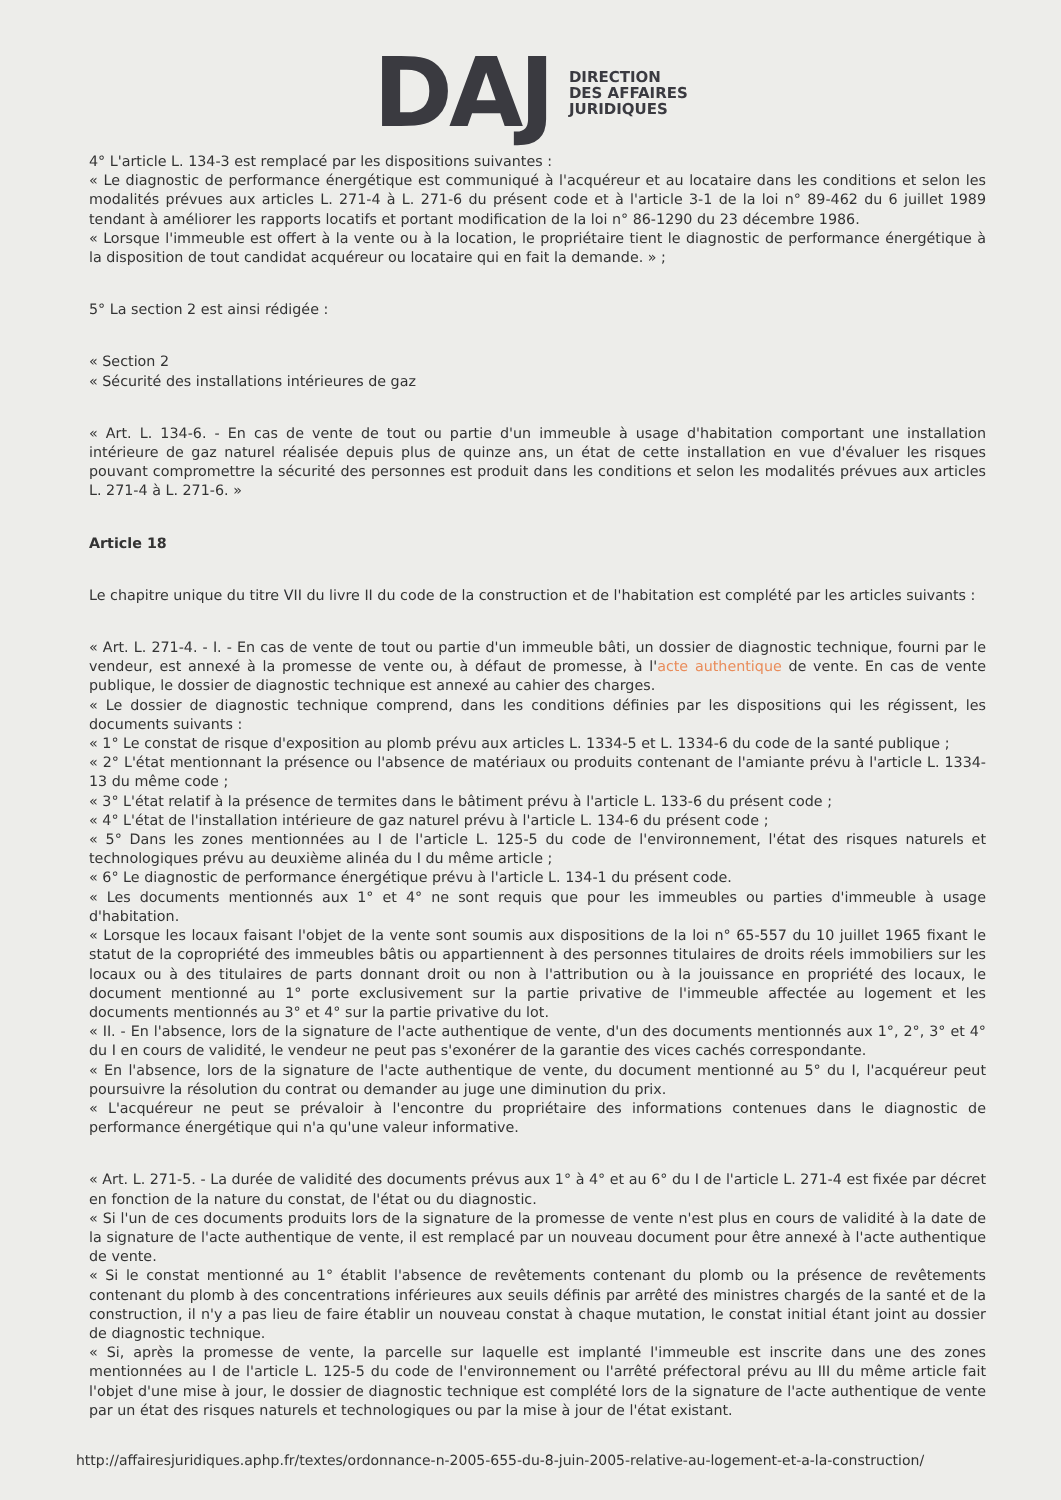DAJ
DIRECTION
DES AFFAIRES
JURIDIQUES
4° L'article L. 134-3 est remplacé par les dispositions suivantes :
« Le diagnostic de performance énergétique est communiqué à l'acquéreur et au locataire dans les conditions et selon les modalités prévues aux articles L. 271-4 à L. 271-6 du présent code et à l'article 3-1 de la loi n° 89-462 du 6 juillet 1989 tendant à améliorer les rapports locatifs et portant modification de la loi n° 86-1290 du 23 décembre 1986.
« Lorsque l'immeuble est offert à la vente ou à la location, le propriétaire tient le diagnostic de performance énergétique à la disposition de tout candidat acquéreur ou locataire qui en fait la demande. » ;
5° La section 2 est ainsi rédigée :
« Section 2
« Sécurité des installations intérieures de gaz
« Art. L. 134-6. - En cas de vente de tout ou partie d'un immeuble à usage d'habitation comportant une installation intérieure de gaz naturel réalisée depuis plus de quinze ans, un état de cette installation en vue d'évaluer les risques pouvant compromettre la sécurité des personnes est produit dans les conditions et selon les modalités prévues aux articles L. 271-4 à L. 271-6. »
Article 18
Le chapitre unique du titre VII du livre II du code de la construction et de l'habitation est complété par les articles suivants :
« Art. L. 271-4. - I. - En cas de vente de tout ou partie d'un immeuble bâti, un dossier de diagnostic technique, fourni par le vendeur, est annexé à la promesse de vente ou, à défaut de promesse, à l'acte authentique de vente. En cas de vente publique, le dossier de diagnostic technique est annexé au cahier des charges.
« Le dossier de diagnostic technique comprend, dans les conditions définies par les dispositions qui les régissent, les documents suivants :
« 1° Le constat de risque d'exposition au plomb prévu aux articles L. 1334-5 et L. 1334-6 du code de la santé publique ;
« 2° L'état mentionnant la présence ou l'absence de matériaux ou produits contenant de l'amiante prévu à l'article L. 1334-13 du même code ;
« 3° L'état relatif à la présence de termites dans le bâtiment prévu à l'article L. 133-6 du présent code ;
« 4° L'état de l'installation intérieure de gaz naturel prévu à l'article L. 134-6 du présent code ;
« 5° Dans les zones mentionnées au I de l'article L. 125-5 du code de l'environnement, l'état des risques naturels et technologiques prévu au deuxième alinéa du I du même article ;
« 6° Le diagnostic de performance énergétique prévu à l'article L. 134-1 du présent code.
« Les documents mentionnés aux 1° et 4° ne sont requis que pour les immeubles ou parties d'immeuble à usage d'habitation.
« Lorsque les locaux faisant l'objet de la vente sont soumis aux dispositions de la loi n° 65-557 du 10 juillet 1965 fixant le statut de la copropriété des immeubles bâtis ou appartiennent à des personnes titulaires de droits réels immobiliers sur les locaux ou à des titulaires de parts donnant droit ou non à l'attribution ou à la jouissance en propriété des locaux, le document mentionné au 1° porte exclusivement sur la partie privative de l'immeuble affectée au logement et les documents mentionnés au 3° et 4° sur la partie privative du lot.
« II. - En l'absence, lors de la signature de l'acte authentique de vente, d'un des documents mentionnés aux 1°, 2°, 3° et 4° du I en cours de validité, le vendeur ne peut pas s'exonérer de la garantie des vices cachés correspondante.
« En l'absence, lors de la signature de l'acte authentique de vente, du document mentionné au 5° du I, l'acquéreur peut poursuivre la résolution du contrat ou demander au juge une diminution du prix.
« L'acquéreur ne peut se prévaloir à l'encontre du propriétaire des informations contenues dans le diagnostic de performance énergétique qui n'a qu'une valeur informative.
« Art. L. 271-5. - La durée de validité des documents prévus aux 1° à 4° et au 6° du I de l'article L. 271-4 est fixée par décret en fonction de la nature du constat, de l'état ou du diagnostic.
« Si l'un de ces documents produits lors de la signature de la promesse de vente n'est plus en cours de validité à la date de la signature de l'acte authentique de vente, il est remplacé par un nouveau document pour être annexé à l'acte authentique de vente.
« Si le constat mentionné au 1° établit l'absence de revêtements contenant du plomb ou la présence de revêtements contenant du plomb à des concentrations inférieures aux seuils définis par arrêté des ministres chargés de la santé et de la construction, il n'y a pas lieu de faire établir un nouveau constat à chaque mutation, le constat initial étant joint au dossier de diagnostic technique.
« Si, après la promesse de vente, la parcelle sur laquelle est implanté l'immeuble est inscrite dans une des zones mentionnées au I de l'article L. 125-5 du code de l'environnement ou l'arrêté préfectoral prévu au III du même article fait l'objet d'une mise à jour, le dossier de diagnostic technique est complété lors de la signature de l'acte authentique de vente par un état des risques naturels et technologiques ou par la mise à jour de l'état existant.
http://affairesjuridiques.aphp.fr/textes/ordonnance-n-2005-655-du-8-juin-2005-relative-au-logement-et-a-la-construction/